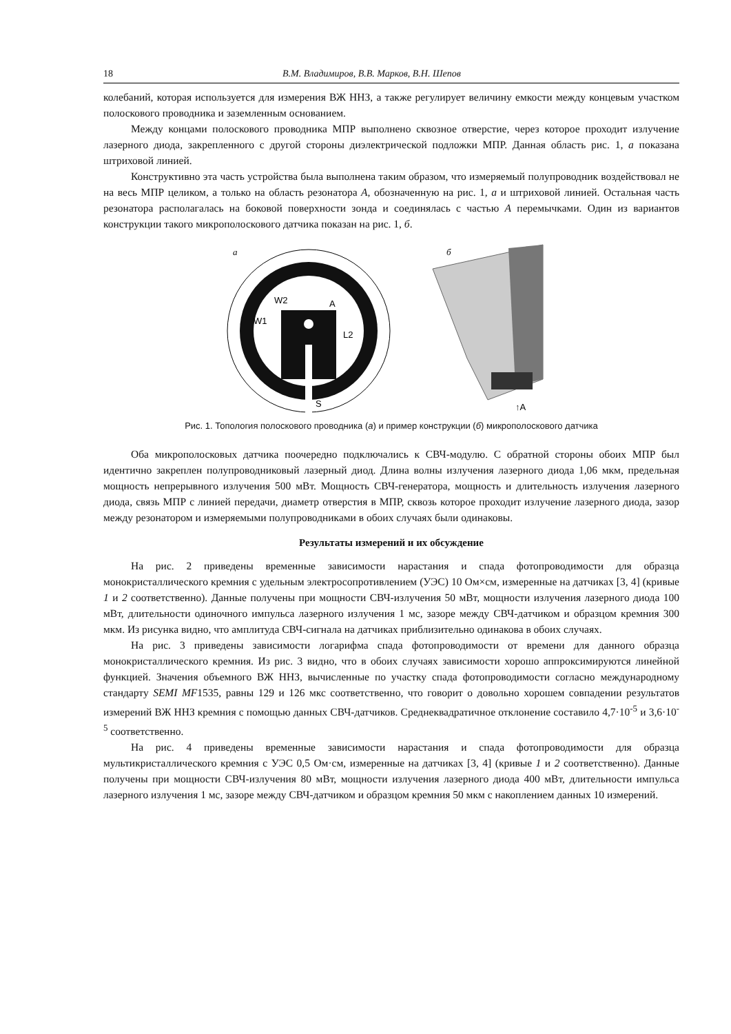18 В.М. Владимиров, В.В. Марков, В.Н. Шепов
колебаний, которая используется для измерения ВЖ ННЗ, а также регулирует величину емкости между концевым участком полоскового проводника и заземленным основанием.
Между концами полоскового проводника МПР выполнено сквозное отверстие, через которое проходит излучение лазерного диода, закрепленного с другой стороны диэлектрической подложки МПР. Данная область рис. 1, а показана штриховой линией.
Конструктивно эта часть устройства была выполнена таким образом, что измеряемый полупроводник воздействовал не на весь МПР целиком, а только на область резонатора А, обозначенную на рис. 1, а и штриховой линией. Остальная часть резонатора располагалась на боковой поверхности зонда и соединялась с частью А перемычками. Один из вариантов конструкции такого микрополоскового датчика показан на рис. 1, б.
а
W2
A
W1
L2
S
б
↑A
Рис. 1. Топология полоскового проводника (а) и пример конструкции (б) микрополоскового датчика
Оба микрополосковых датчика поочередно подключались к СВЧ-модулю. С обратной стороны обоих МПР был идентично закреплен полупроводниковый лазерный диод. Длина волны излучения лазерного диода 1,06 мкм, предельная мощность непрерывного излучения 500 мВт. Мощность СВЧ-генератора, мощность и длительность излучения лазерного диода, связь МПР с линией передачи, диаметр отверстия в МПР, сквозь которое проходит излучение лазерного диода, зазор между резонатором и измеряемыми полупроводниками в обоих случаях были одинаковы.
Результаты измерений и их обсуждение
На рис. 2 приведены временные зависимости нарастания и спада фотопроводимости для образца монокристаллического кремния с удельным электросопротивлением (УЭС) 10 Ом×см, измеренные на датчиках [3, 4] (кривые 1 и 2 соответственно). Данные получены при мощности СВЧ-излучения 50 мВт, мощности излучения лазерного диода 100 мВт, длительности одиночного импульса лазерного излучения 1 мс, зазоре между СВЧ-датчиком и образцом кремния 300 мкм. Из рисунка видно, что амплитуда СВЧ-сигнала на датчиках приблизительно одинакова в обоих случаях.
На рис. 3 приведены зависимости логарифма спада фотопроводимости от времени для данного образца монокристаллического кремния. Из рис. 3 видно, что в обоих случаях зависимости хорошо аппроксимируются линейной функцией. Значения объемного ВЖ ННЗ, вычисленные по участку спада фотопроводимости согласно международному стандарту SEMI MF1535, равны 129 и 126 мкс соответственно, что говорит о довольно хорошем совпадении результатов измерений ВЖ ННЗ кремния с помощью данных СВЧ-датчиков. Среднеквадратичное отклонение составило 4,7·10<sup>-5</sup> и 3,6·10<sup>-5</sup> соответственно.
На рис. 4 приведены временные зависимости нарастания и спада фотопроводимости для образца мультикристаллического кремния с УЭС 0,5 Ом·см, измеренные на датчиках [3, 4] (кривые 1 и 2 соответственно). Данные получены при мощности СВЧ-излучения 80 мВт, мощности излучения лазерного диода 400 мВт, длительности импульса лазерного излучения 1 мс, зазоре между СВЧ-датчиком и образцом кремния 50 мкм с накоплением данных 10 измерений.